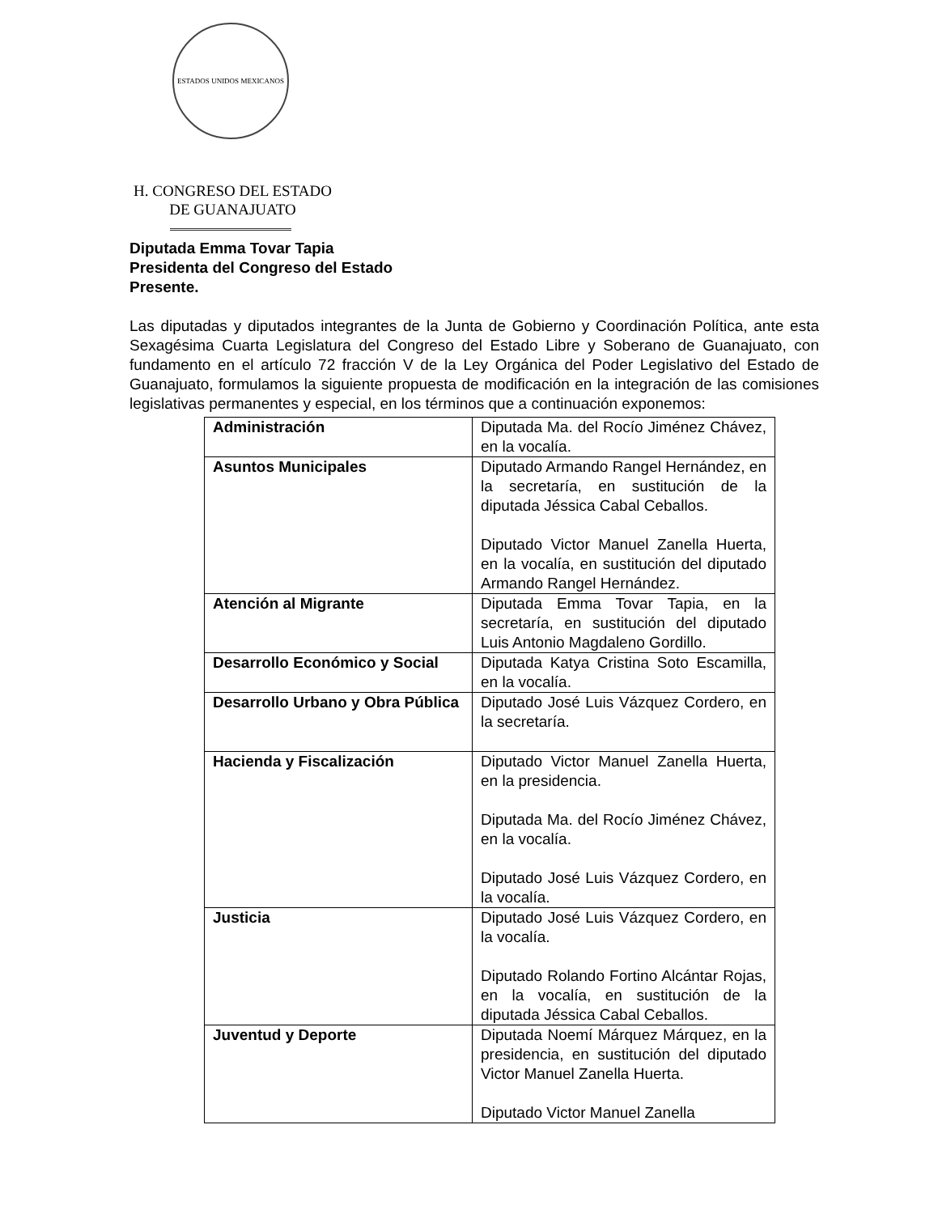ESTADOS UNIDOS MEXICANOS
H. CONGRESO DEL ESTADO
DE GUANAJUATO
Diputada Emma Tovar Tapia
Presidenta del Congreso del Estado
Presente.
Las diputadas y diputados integrantes de la Junta de Gobierno y Coordinación Política, ante esta Sexagésima Cuarta Legislatura del Congreso del Estado Libre y Soberano de Guanajuato, con fundamento en el artículo 72 fracción V de la Ley Orgánica del Poder Legislativo del Estado de Guanajuato, formulamos la siguiente propuesta de modificación en la integración de las comisiones legislativas permanentes y especial, en los términos que a continuación exponemos:
| Administración | Diputada Ma. del Rocío Jiménez Chávez, en la vocalía. |
| Asuntos Municipales | Diputado Armando Rangel Hernández, en la secretaría, en sustitución de la diputada Jéssica Cabal Ceballos. Diputado Victor Manuel Zanella Huerta, en la vocalía, en sustitución del diputado Armando Rangel Hernández. |
| Atención al Migrante | Diputada Emma Tovar Tapia, en la secretaría, en sustitución del diputado Luis Antonio Magdaleno Gordillo. |
| Desarrollo Económico y Social | Diputada Katya Cristina Soto Escamilla, en la vocalía. |
| Desarrollo Urbano y Obra Pública | Diputado José Luis Vázquez Cordero, en la secretaría. |
| Hacienda y Fiscalización | Diputado Victor Manuel Zanella Huerta, en la presidencia. Diputada Ma. del Rocío Jiménez Chávez, en la vocalía. Diputado José Luis Vázquez Cordero, en la vocalía. |
| Justicia | Diputado José Luis Vázquez Cordero, en la vocalía. Diputado Rolando Fortino Alcántar Rojas, en la vocalía, en sustitución de la diputada Jéssica Cabal Ceballos. |
| Juventud y Deporte | Diputada Noemí Márquez Márquez, en la presidencia, en sustitución del diputado Victor Manuel Zanella Huerta. Diputado Victor Manuel Zanella |